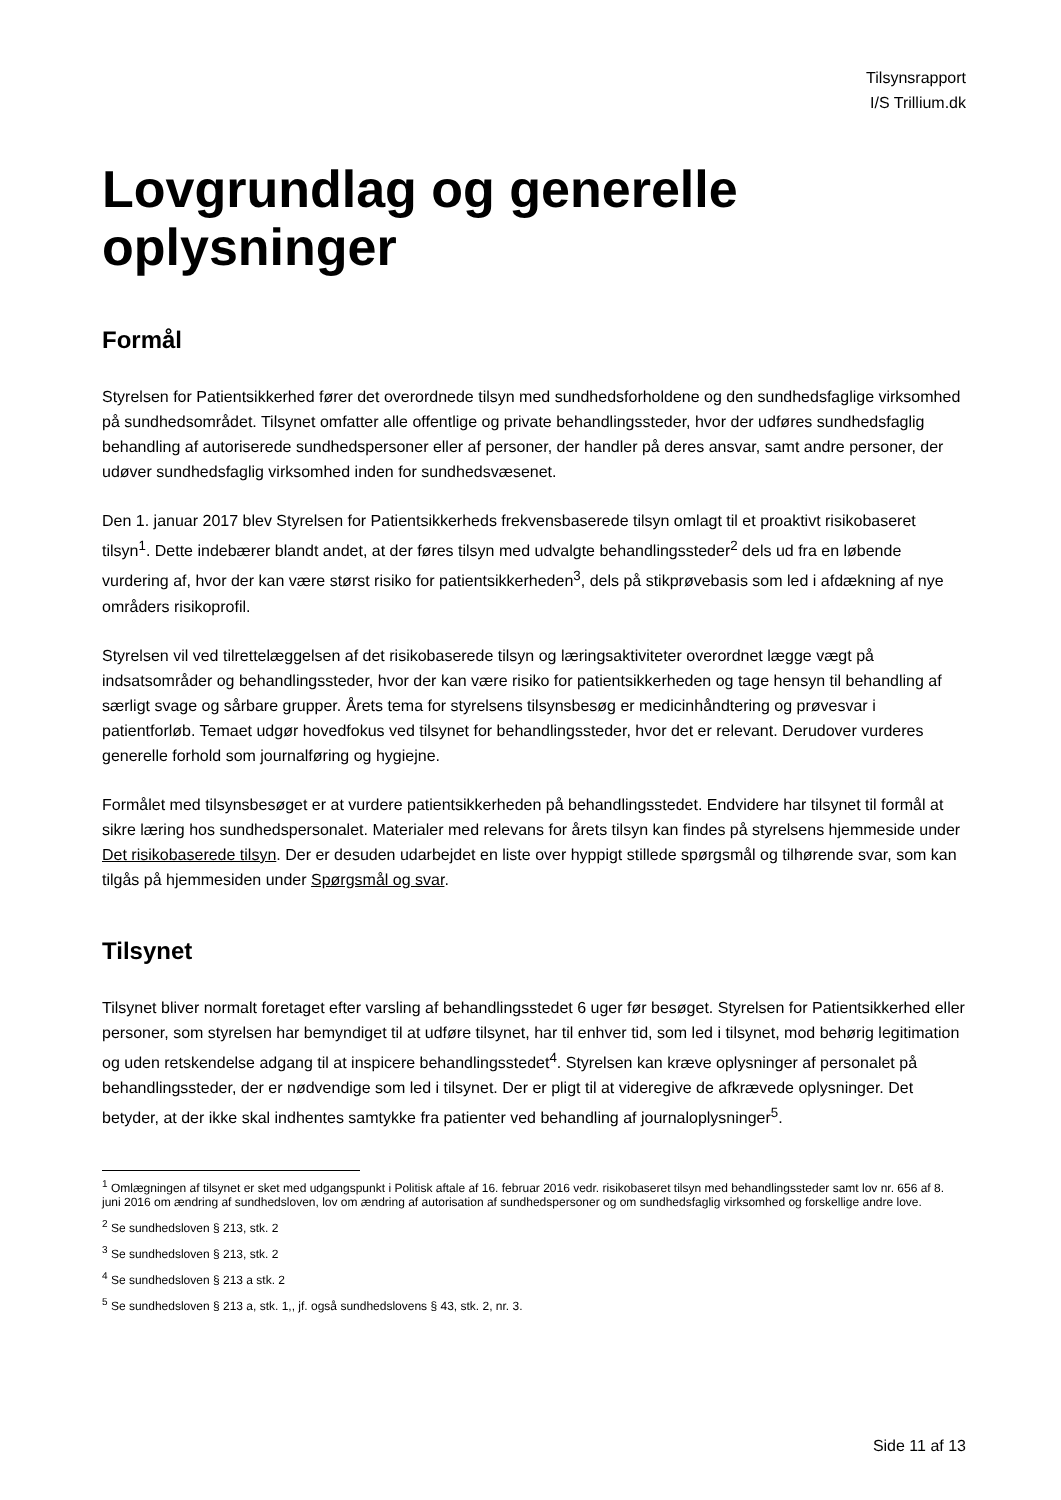Tilsynsrapport
I/S Trillium.dk
Lovgrundlag og generelle oplysninger
Formål
Styrelsen for Patientsikkerhed fører det overordnede tilsyn med sundhedsforholdene og den sundhedsfaglige virksomhed på sundhedsområdet. Tilsynet omfatter alle offentlige og private behandlingssteder, hvor der udføres sundhedsfaglig behandling af autoriserede sundhedspersoner eller af personer, der handler på deres ansvar, samt andre personer, der udøver sundhedsfaglig virksomhed inden for sundhedsvæsenet.
Den 1. januar 2017 blev Styrelsen for Patientsikkerheds frekvensbaserede tilsyn omlagt til et proaktivt risikobaseret tilsyn<sup>1</sup>. Dette indebærer blandt andet, at der føres tilsyn med udvalgte behandlingssteder<sup>2</sup> dels ud fra en løbende vurdering af, hvor der kan være størst risiko for patientsikkerheden<sup>3</sup>, dels på stikprøvebasis som led i afdækning af nye områders risikoprofil.
Styrelsen vil ved tilrettelæggelsen af det risikobaserede tilsyn og læringsaktiviteter overordnet lægge vægt på indsatsområder og behandlingssteder, hvor der kan være risiko for patientsikkerheden og tage hensyn til behandling af særligt svage og sårbare grupper. Årets tema for styrelsens tilsynsbesøg er medicinhåndtering og prøvesvar i patientforløb. Temaet udgør hovedfokus ved tilsynet for behandlingssteder, hvor det er relevant. Derudover vurderes generelle forhold som journalføring og hygiejne.
Formålet med tilsynsbesøget er at vurdere patientsikkerheden på behandlingsstedet. Endvidere har tilsynet til formål at sikre læring hos sundhedspersonalet. Materialer med relevans for årets tilsyn kan findes på styrelsens hjemmeside under Det risikobaserede tilsyn. Der er desuden udarbejdet en liste over hyppigt stillede spørgsmål og tilhørende svar, som kan tilgås på hjemmesiden under Spørgsmål og svar.
Tilsynet
Tilsynet bliver normalt foretaget efter varsling af behandlingsstedet 6 uger før besøget. Styrelsen for Patientsikkerhed eller personer, som styrelsen har bemyndiget til at udføre tilsynet, har til enhver tid, som led i tilsynet, mod behørig legitimation og uden retskendelse adgang til at inspicere behandlingsstedet<sup>4</sup>. Styrelsen kan kræve oplysninger af personalet på behandlingssteder, der er nødvendige som led i tilsynet. Der er pligt til at videregive de afkrævede oplysninger. Det betyder, at der ikke skal indhentes samtykke fra patienter ved behandling af journaloplysninger<sup>5</sup>.
<sup>1</sup> Omlægningen af tilsynet er sket med udgangspunkt i Politisk aftale af 16. februar 2016 vedr. risikobaseret tilsyn med behandlingssteder samt lov nr. 656 af 8. juni 2016 om ændring af sundhedsloven, lov om ændring af autorisation af sundhedspersoner og om sundhedsfaglig virksomhed og forskellige andre love.
<sup>2</sup> Se sundhedsloven § 213, stk. 2
<sup>3</sup> Se sundhedsloven § 213, stk. 2
<sup>4</sup> Se sundhedsloven § 213 a stk. 2
<sup>5</sup> Se sundhedsloven § 213 a, stk. 1,, jf. også sundhedslovens § 43, stk. 2, nr. 3.
Side 11 af 13